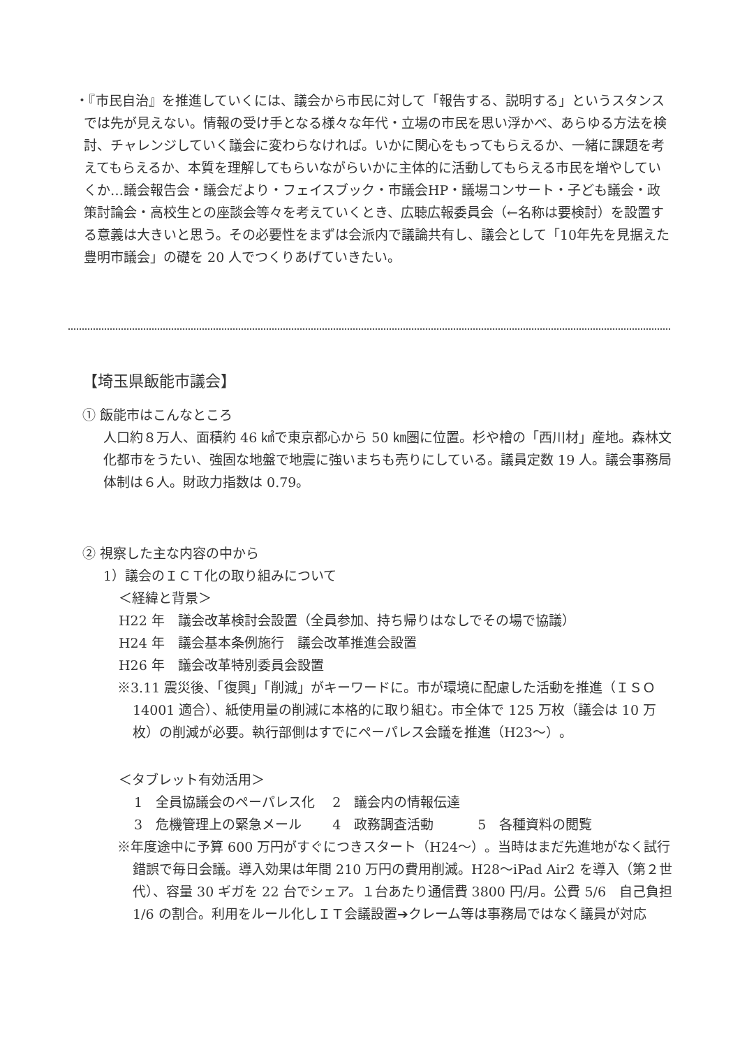・『市民自治』を推進していくには、議会から市民に対して「報告する、説明する」というスタンスでは先が見えない。情報の受け手となる様々な年代・立場の市民を思い浮かべ、あらゆる方法を検討、チャレンジしていく議会に変わらなければ。いかに関心をもってもらえるか、一緒に課題を考えてもらえるか、本質を理解してもらいながらいかに主体的に活動してもらえる市民を増やしていくか…議会報告会・議会だより・フェイスブック・市議会HP・議場コンサート・子ども議会・政策討論会・高校生との座談会等々を考えていくとき、広聴広報委員会（←名称は要検討）を設置する意義は大きいと思う。その必要性をまずは会派内で議論共有し、議会として「10年先を見据えた豊明市議会」の礎を 20 人でつくりあげていきたい。
【埼玉県飯能市議会】
① 飯能市はこんなところ
人口約８万人、面積約 46 ㎢で東京都心から 50 ㎞圏に位置。杉や檜の「西川材」産地。森林文化都市をうたい、強固な地盤で地震に強いまちも売りにしている。議員定数 19 人。議会事務局体制は６人。財政力指数は 0.79。
② 視察した主な内容の中から
1）議会のＩＣＴ化の取り組みについて
＜経緯と背景＞
H22 年　議会改革検討会設置（全員参加、持ち帰りはなしでその場で協議）
H24 年　議会基本条例施行　議会改革推進会設置
H26 年　議会改革特別委員会設置
※3.11 震災後、「復興」「削減」がキーワードに。市が環境に配慮した活動を推進（ＩＳＯ14001 適合）、紙使用量の削減に本格的に取り組む。市全体で 125 万枚（議会は 10 万枚）の削減が必要。執行部側はすでにペーパレス会議を推進（H23～）。
＜タブレット有効活用＞
1　全員協議会のペーパレス化　 2　議会内の情報伝達
3　危機管理上の緊急メール　　 4　政務調査活動　　　 5　各種資料の閲覧
※年度途中に予算 600 万円がすぐにつきスタート（H24～）。当時はまだ先進地がなく試行錯誤で毎日会議。導入効果は年間 210 万円の費用削減。H28～iPad Air2 を導入（第２世代）、容量 30 ギガを 22 台でシェア。１台あたり通信費 3800 円/月。公費 5/6　自己負担 1/6 の割合。利用をルール化しＩＴ会議設置➔クレーム等は事務局ではなく議員が対応